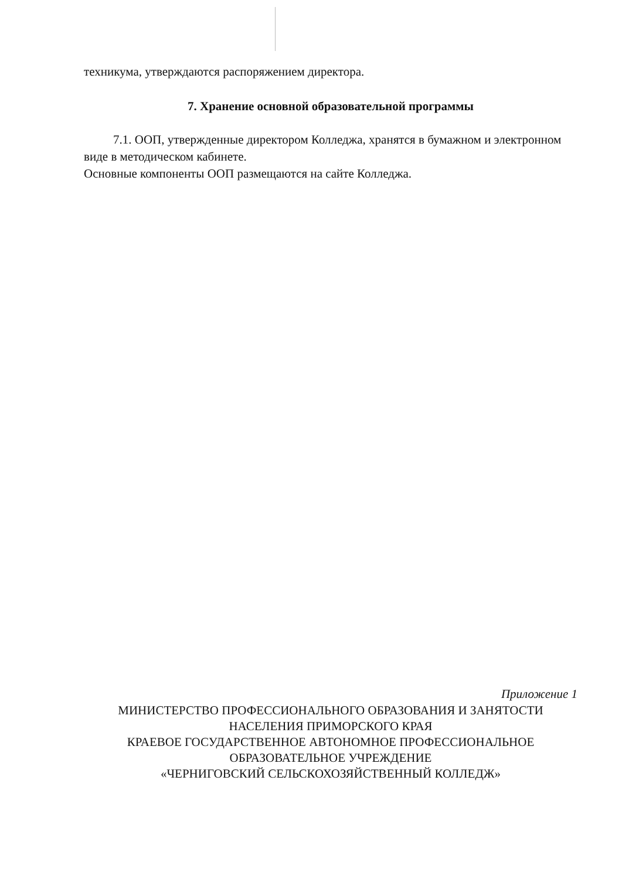техникума, утверждаются распоряжением директора.
7. Хранение основной образовательной программы
7.1. ООП, утвержденные директором Колледжа, хранятся в бумажном и электронном виде в методическом кабинете.
Основные компоненты ООП размещаются на сайте Колледжа.
Приложение 1
МИНИСТЕРСТВО ПРОФЕССИОНАЛЬНОГО ОБРАЗОВАНИЯ И ЗАНЯТОСТИ
НАСЕЛЕНИЯ ПРИМОРСКОГО КРАЯ
КРАЕВОЕ ГОСУДАРСТВЕННОЕ АВТОНОМНОЕ ПРОФЕССИОНАЛЬНОЕ
ОБРАЗОВАТЕЛЬНОЕ УЧРЕЖДЕНИЕ
«ЧЕРНИГОВСКИЙ СЕЛЬСКОХОЗЯЙСТВЕННЫЙ КОЛЛЕДЖ»